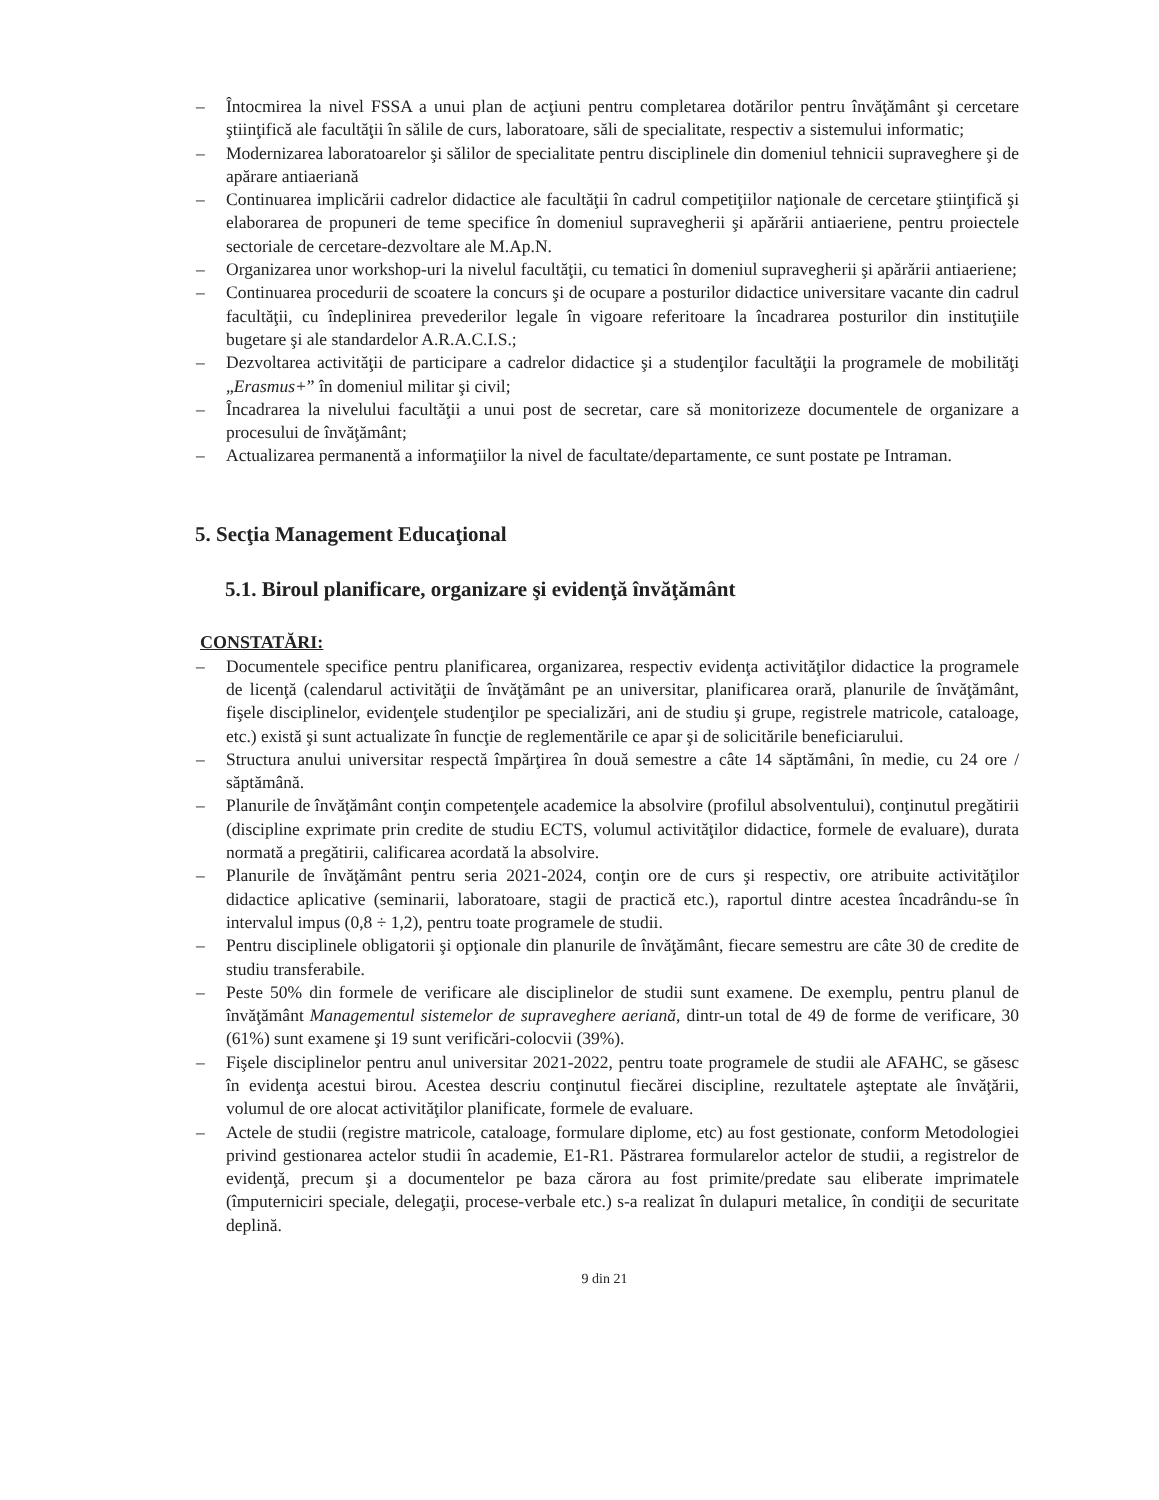– Întocmirea la nivel FSSA a unui plan de acţiuni pentru completarea dotărilor pentru învăţământ şi cercetare ştiinţifică ale facultăţii în sălile de curs, laboratoare, săli de specialitate, respectiv a sistemului informatic;
– Modernizarea laboratoarelor şi sălilor de specialitate pentru disciplinele din domeniul tehnicii supraveghere şi de apărare antiaeriană
– Continuarea implicării cadrelor didactice ale facultăţii în cadrul competiţiilor naţionale de cercetare ştiinţifică şi elaborarea de propuneri de teme specifice în domeniul supravegherii şi apărării antiaeriene, pentru proiectele sectoriale de cercetare-dezvoltare ale M.Ap.N.
– Organizarea unor workshop-uri la nivelul facultăţii, cu tematici în domeniul supravegherii şi apărării antiaeriene;
– Continuarea procedurii de scoatere la concurs şi de ocupare a posturilor didactice universitare vacante din cadrul facultăţii, cu îndeplinirea prevederilor legale în vigoare referitoare la încadrarea posturilor din instituţiile bugetare şi ale standardelor A.R.A.C.I.S.;
– Dezvoltarea activităţii de participare a cadrelor didactice şi a studenţilor facultăţii la programele de mobilităţi „Erasmus+” în domeniul militar şi civil;
– Încadrarea la nivelului facultăţii a unui post de secretar, care să monitorizeze documentele de organizare a procesului de învăţământ;
– Actualizarea permanentă a informaţiilor la nivel de facultate/departamente, ce sunt postate pe Intraman.
5. Secţia Management Educaţional
5.1. Biroul planificare, organizare şi evidenţă învăţământ
CONSTATĂRI:
– Documentele specifice pentru planificarea, organizarea, respectiv evidenţa activităţilor didactice la programele de licenţă (calendarul activităţii de învăţământ pe an universitar, planificarea orară, planurile de învăţământ, fişele disciplinelor, evidenţele studenţilor pe specializări, ani de studiu şi grupe, registrele matricole, cataloage, etc.) există şi sunt actualizate în funcţie de reglementările ce apar şi de solicitările beneficiarului.
– Structura anului universitar respectă împărţirea în două semestre a câte 14 săptămâni, în medie, cu 24 ore / săptămână.
– Planurile de învăţământ conţin competenţele academice la absolvire (profilul absolventului), conţinutul pregătirii (discipline exprimate prin credite de studiu ECTS, volumul activităţilor didactice, formele de evaluare), durata normată a pregătirii, calificarea acordată la absolvire.
– Planurile de învăţământ pentru seria 2021-2024, conţin ore de curs şi respectiv, ore atribuite activităţilor didactice aplicative (seminarii, laboratoare, stagii de practică etc.), raportul dintre acestea încadrându-se în intervalul impus (0,8 ÷ 1,2), pentru toate programele de studii.
– Pentru disciplinele obligatorii şi opţionale din planurile de învăţământ, fiecare semestru are câte 30 de credite de studiu transferabile.
– Peste 50% din formele de verificare ale disciplinelor de studii sunt examene. De exemplu, pentru planul de învăţământ Managementul sistemelor de supraveghere aeriană, dintr-un total de 49 de forme de verificare, 30 (61%) sunt examene şi 19 sunt verificări-colocvii (39%).
– Fişele disciplinelor pentru anul universitar 2021-2022, pentru toate programele de studii ale AFAHC, se găsesc în evidenţa acestui birou. Acestea descriu conţinutul fiecărei discipline, rezultatele aşteptate ale învăţării, volumul de ore alocat activităţilor planificate, formele de evaluare.
– Actele de studii (registre matricole, cataloage, formulare diplome, etc) au fost gestionate, conform Metodologiei privind gestionarea actelor studii în academie, E1-R1. Păstrarea formularelor actelor de studii, a registrelor de evidenţă, precum şi a documentelor pe baza cărora au fost primite/predate sau eliberate imprimatele (împuterniciri speciale, delegaţii, procese-verbale etc.) s-a realizat în dulapuri metalice, în condiţii de securitate deplină.
9 din 21